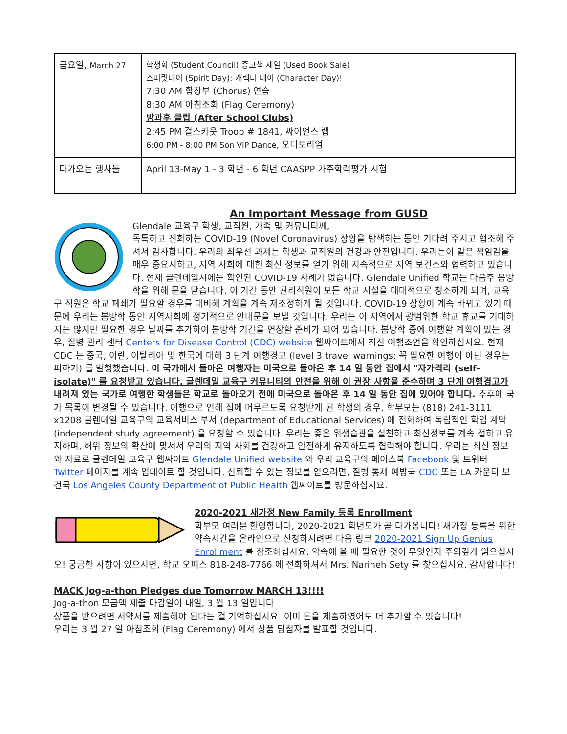| 금요일, March 27 | 학생회 (Student Council) 중고책 세일 (Used Book Sale) 스피릿데이 (Spirit Day): 캐렉터 데이 (Character Day)! 7:30 AM 합창부 (Chorus) 연습 8:30 AM 아침조회 (Flag Ceremony) 방과후 클럽 (After School Clubs) 2:45 PM 걸스카웃 Troop # 1841, 싸이언스 랩 6:00 PM - 8:00 PM Son VIP Dance, 오디토리엄 |
| 다가오는 행사들 | April 13-May 1 - 3 학년 - 6 학년 CAASPP 가주학력평가 시험 |
An Important Message from GUSD
Glendale 교육구 학생, 교직원, 가족 및 커뮤니티께,
독특하고 진화하는 COVID-19 (Novel Coronavirus) 상황을 탐색하는 동안 기다려 주시고 협조해 주셔서 감사합니다. 우리의 최우선 과제는 학생과 교직원의 건강과 안전입니다. 우리는이 같은 책임감을 매우 중요시하고, 지역 사회에 대한 최신 정보를 얻기 위해 지속적으로 지역 보건소와 협력하고 있습니다. 현재 글렌데일시에는 확인된 COVID-19 사례가 없습니다. Glendale Unified 학교는 다음주 봄방학을 위해 문을 닫습니다. 이 기간 동안 관리직원이 모든 학교 시설을 대대적으로 청소하게 되며, 교육구 직원은 학교 폐쇄가 필요할 경우를 대비해 계획을 계속 재조정하게 될 것입니다. COVID-19 상황이 계속 바뀌고 있기 때문에 우리는 봄방학 동안 지역사회에 정기적으로 안내문을 보낼 것입니다. 우리는 이 지역에서 광범위한 학교 휴교를 기대하지는 않지만 필요한 경우 날짜를 추가하여 봄방학 기간을 연장할 준비가 되어 있습니다. 봄방학 중에 여행할 계획이 있는 경우, 질병 관리 센터 Centers for Disease Control (CDC) website 웹싸이트에서 최신 여행조언을 확인하십시요. 현재 CDC 는 중국, 이란, 이탈리아 및 한국에 대해 3 단계 여행경고 (level 3 travel warnings: 꼭 필요한 여행이 아닌 경우는 피하기) 를 발행했습니다. 이 국가에서 돌아온 여행자는 미국으로 돌아온 후 14 일 동안 집에서 "자가격리 (self-isolate)" 를 요청받고 있습니다. 글렌데일 교육구 커뮤니티의 안전을 위해 이 권장 사항을 준수하며 3 단계 여행경고가 내려져 있는 국가로 여행한 학생들은 학교로 돌아오기 전에 미국으로 돌아온 후 14 일 동안 집에 있어야 합니다. 추후에 국가 목록이 변경될 수 있습니다. 여행으로 인해 집에 머무르도록 요청받게 된 학생의 경우, 학부모는 (818) 241-3111 x1208 글렌데일 교육구의 교육서비스 부서 (department of Educational Services) 에 전화하여 독립적인 학업 계약 (independent study agreement) 을 요청할 수 있습니다. 우리는 좋은 위생습관을 실천하고 최신정보를 계속 접하고 유지하며, 허위 정보의 확산에 맞서서 우리의 지역 사회를 건강하고 안전하게 유지하도록 협력해야 합니다. 우리는 최신 정보와 자료로 글렌데일 교육구 웹싸이트 Glendale Unified website 와 우리 교육구의 페이스북 Facebook 및 트위터 Twitter 페이지를 계속 업데이트 할 것입니다. 신뢰할 수 있는 정보를 얻으려면, 질병 통제 예방국 CDC 또는 LA 카운티 보건국 Los Angeles County Department of Public Health 웹싸이트를 방문하십시요.
2020-2021 새가정 New Family 등록 Enrollment
학부모 여러분 환영합니다, 2020-2021 학년도가 곧 다가옵니다! 새가정 등록을 위한 약속시간을 온라인으로 신청하시려면 다음 링크 2020-2021 Sign Up Genius Enrollment 를 참조하십시요. 약속에 올 때 필요한 것이 무엇인지 주의깊게 읽으십시오! 궁금한 사항이 있으시면, 학교 오피스 818-248-7766 에 전화하셔서 Mrs. Narineh Sety 를 찾으십시요. 감사합니다!
MACK Jog-a-thon Pledges due Tomorrow MARCH 13!!!!
Jog-a-thon 모금액 제출 마감일이 내일, 3 월 13 일입니다
상품을 받으려면 서약서를 제출해야 된다는 걸 기억하십시요. 이미 돈을 제출하였어도 더 추가할 수 있습니다!
우리는 3 월 27 일 아침조회 (Flag Ceremony) 에서 상품 당첨자를 발표할 것입니다.